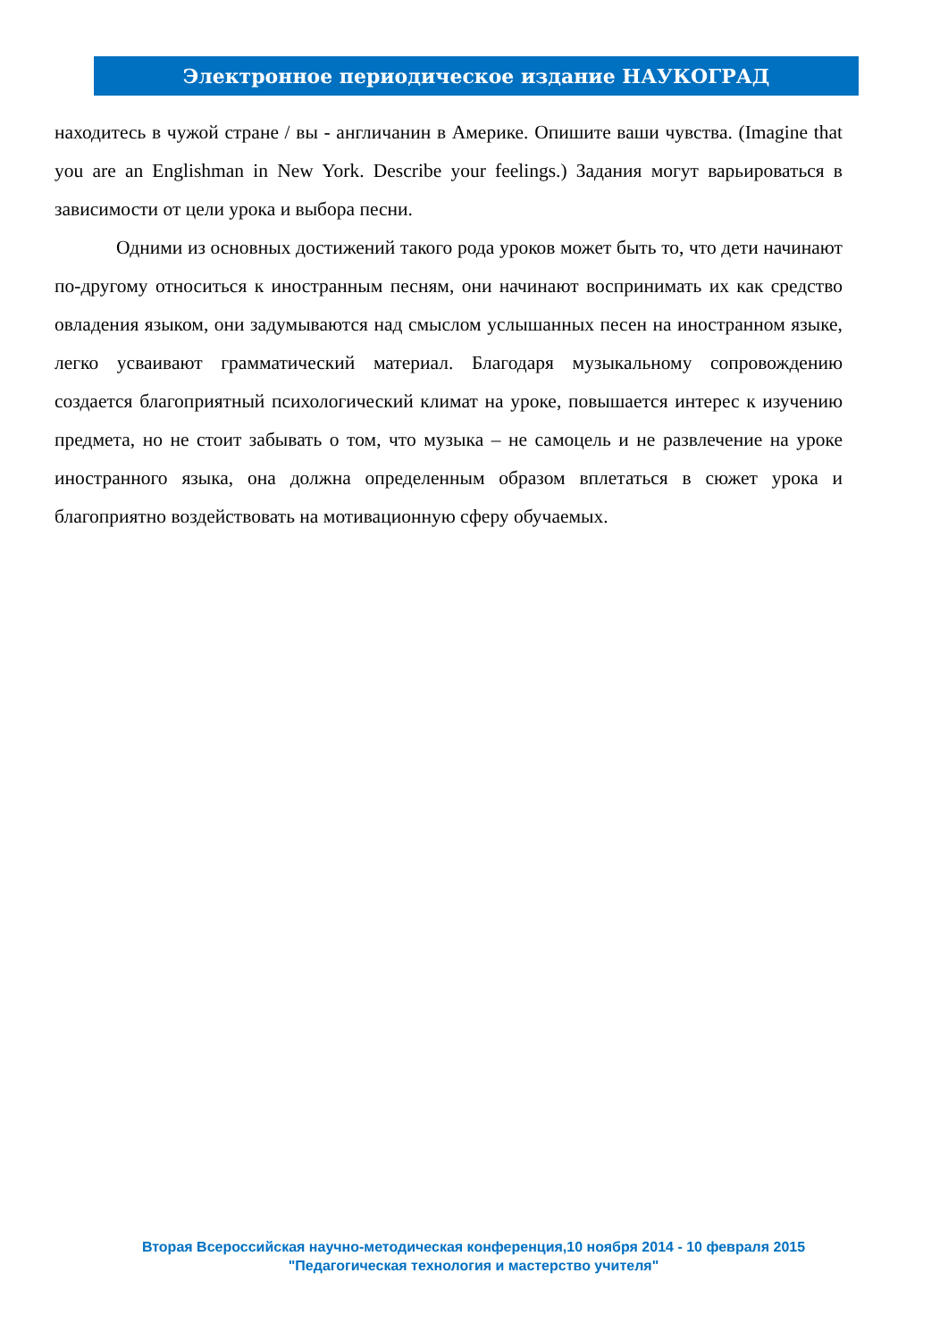Электронное периодическое издание НАУКОГРАД
находитесь в чужой стране / вы - англичанин в Америке. Опишите ваши чувства. (Imagine that you are an Englishman in New York. Describe your feelings.) Задания могут варьироваться в зависимости от цели урока и выбора песни.
Одними из основных достижений такого рода уроков может быть то, что дети начинают по-другому относиться к иностранным песням, они начинают воспринимать их как средство овладения языком, они задумываются над смыслом услышанных песен на иностранном языке, легко усваивают грамматический материал. Благодаря музыкальному сопровождению создается благоприятный психологический климат на уроке, повышается интерес к изучению предмета, но не стоит забывать о том, что музыка – не самоцель и не развлечение на уроке иностранного языка, она должна определенным образом вплетаться в сюжет урока и благоприятно воздействовать на мотивационную сферу обучаемых.
Вторая Всероссийская научно-методическая конференция,10 ноября 2014 - 10 февраля 2015
"Педагогическая технология и мастерство учителя"